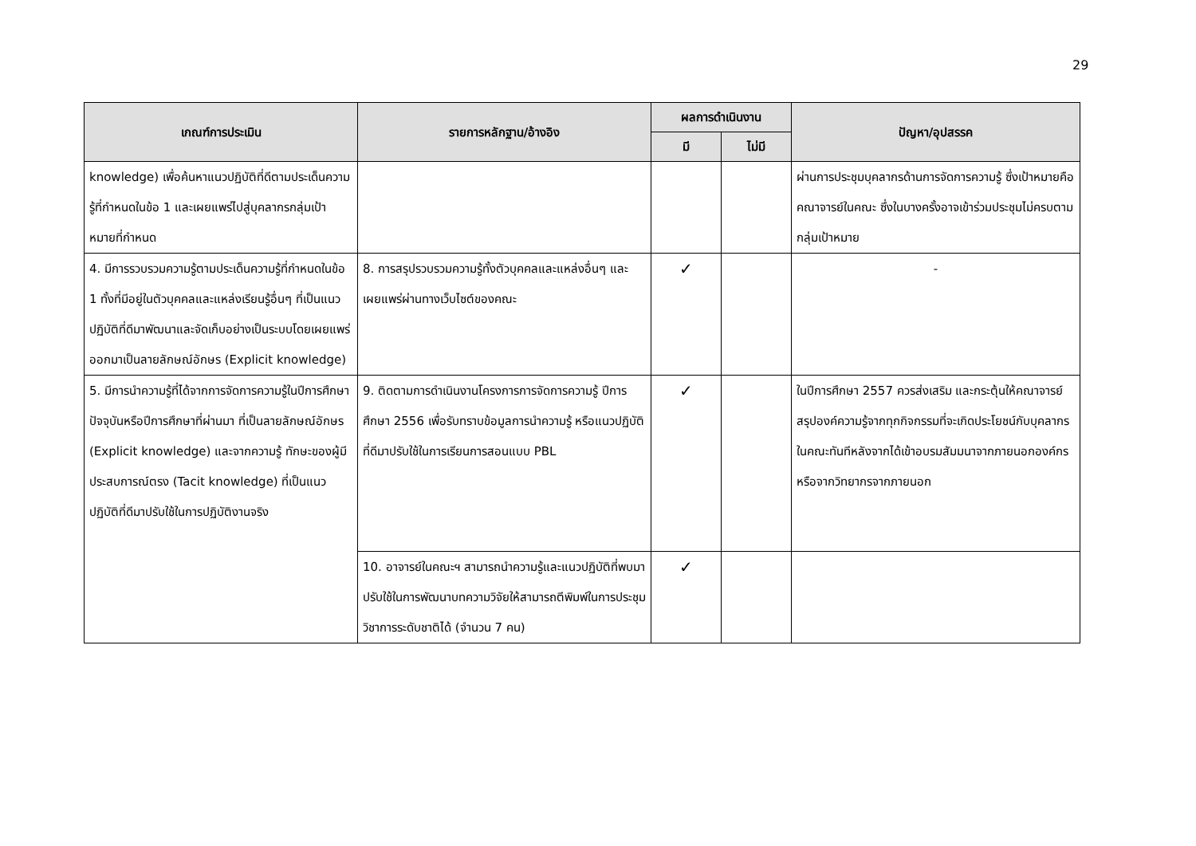29
| เกณฑ์การประเมิน | รายการหลักฐาน/อ้างอิง | ผลการดำเนินงาน | | ปัญหา/อุปสรรค |
| --- | --- | --- | --- | --- |
| | | มี | ไม่มี | |
| knowledge) เพื่อค้นหาแนวปฏิบัติที่ดีตามประเด็นความรู้ที่กำหนดในข้อ 1 และเผยแพร่ไปสู่บุคลากรกลุ่มเป้าหมายที่กำหนด | | | | ผ่านการประชุมบุคลากรด้านการจัดการความรู้ ซึ่งเป้าหมายคือ คณาจารย์ในคณะ ซึ่งในบางครั้งอาจเข้าร่วมประชุมไม่ครบตามกลุ่มเป้าหมาย |
| 4. มีการรวบรวมความรู้ตามประเด็นความรู้ที่กำหนดในข้อ 1 ทั้งที่มีอยู่ในตัวบุคคลและแหล่งเรียนรู้อื่นๆ ที่เป็นแนวปฏิบัติที่ดีมาพัฒนาและจัดเก็บอย่างเป็นระบบโดยเผยแพร่ออกมาเป็นลายลักษณ์อักษร (Explicit knowledge) | 8. การสรุปรวบรวมความรู้ทั้งตัวบุคคลและแหล่งอื่นๆ และเผยแพร่ผ่านทางเว็บไซต์ของคณะ | ✓ | | - |
| 5. มีการนำความรู้ที่ได้จากการจัดการความรู้ในปีการศึกษาปัจจุบันหรือปีการศึกษาที่ผ่านมา ที่เป็นลายลักษณ์อักษร (Explicit knowledge) และจากความรู้ ทักษะของผู้มีประสบการณ์ตรง (Tacit knowledge) ที่เป็นแนวปฏิบัติที่ดีมาปรับใช้ในการปฏิบัติงานจริง | 9. ติดตามการดำเนินงานโครงการการจัดการความรู้ ปีการศึกษา 2556 เพื่อรับทราบข้อมูลการนำความรู้ หรือแนวปฏิบัติที่ดีมาปรับใช้ในการเรียนการสอนแบบ PBL | ✓ | | ในปีการศึกษา 2557 ควรส่งเสริม และกระตุ้นให้คณาจารย์สรุปองค์ความรู้จากทุกกิจกรรมที่จะเกิดประโยชน์กับบุคลากรในคณะทันทีหลังจากได้เข้าอบรมสัมมนาจากภายนอกองค์กร หรือจากวิทยากรจากภายนอก |
| | 10. อาจารย์ในคณะฯ สามารถนำความรู้และแนวปฏิบัติที่พบมาปรับใช้ในการพัฒนาบทความวิจัยให้สามารถตีพิมพ์ในการประชุมวิชาการระดับชาติได้ (จำนวน 7 คน) | ✓ | | |